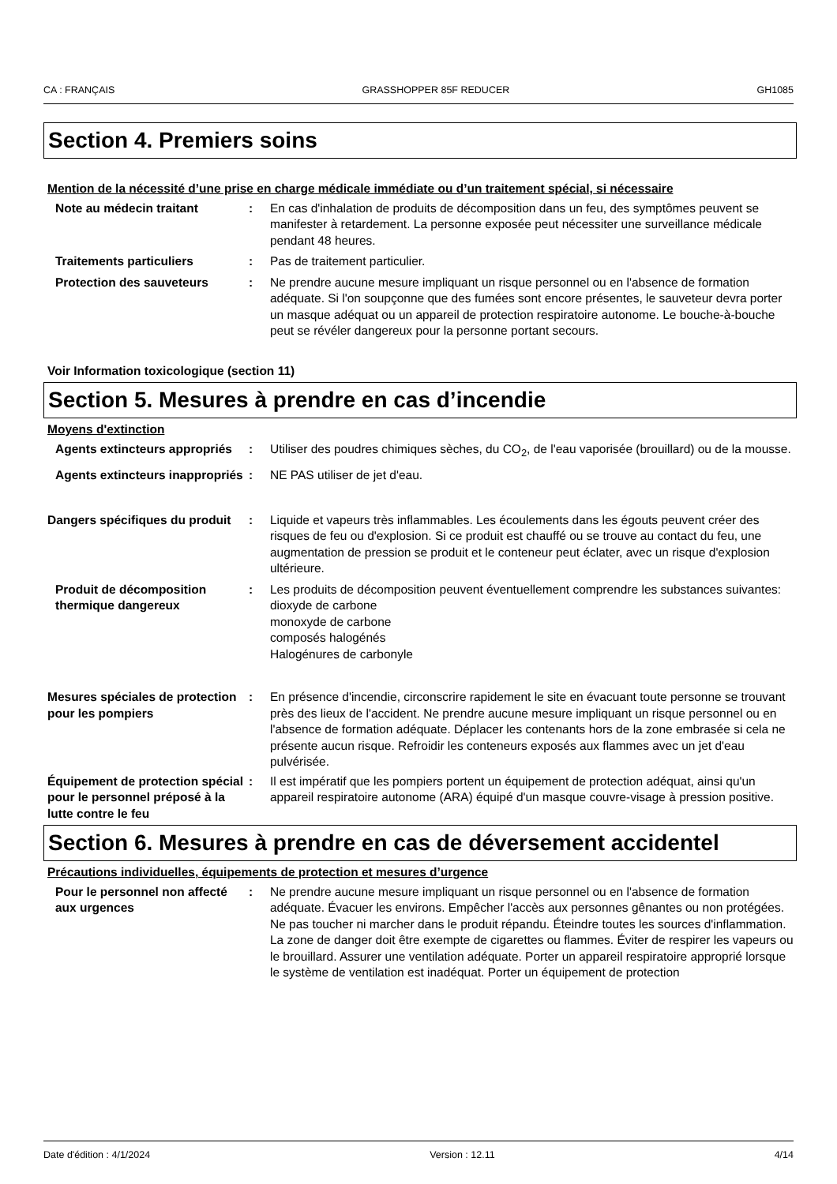CA : FRANÇAIS GRASSHOPPER 85F REDUCER GH1085
Section 4. Premiers soins
Mention de la nécessité d’une prise en charge médicale immédiate ou d’un traitement spécial, si nécessaire
Note au médecin traitant : En cas d'inhalation de produits de décomposition dans un feu, des symptômes peuvent se manifester à retardement. La personne exposée peut nécessiter une surveillance médicale pendant 48 heures.
Traitements particuliers : Pas de traitement particulier.
Protection des sauveteurs : Ne prendre aucune mesure impliquant un risque personnel ou en l'absence de formation adéquate. Si l'on soupçonne que des fumées sont encore présentes, le sauveteur devra porter un masque adéquat ou un appareil de protection respiratoire autonome. Le bouche-à-bouche peut se révéler dangereux pour la personne portant secours.
Voir Information toxicologique (section 11)
Section 5. Mesures à prendre en cas d’incendie
Moyens d'extinction
Agents extincteurs appropriés
: Utiliser des poudres chimiques sèches, du CO<sub>2</sub>, de l'eau vaporisée (brouillard) ou de la mousse.
Agents extincteurs inappropriés
: NE PAS utiliser de jet d'eau.
Dangers spécifiques du produit
: Liquide et vapeurs très inflammables. Les écoulements dans les égouts peuvent créer des risques de feu ou d'explosion. Si ce produit est chauffé ou se trouve au contact du feu, une augmentation de pression se produit et le conteneur peut éclater, avec un risque d'explosion ultérieure.
Produit de décomposition thermique dangereux
: Les produits de décomposition peuvent éventuellement comprendre les substances suivantes:
dioxyde de carbone
monoxyde de carbone
composés halogénés
Halogénures de carbonyle
Mesures spéciales de protection pour les pompiers
: En présence d'incendie, circonscrire rapidement le site en évacuant toute personne se trouvant près des lieux de l'accident. Ne prendre aucune mesure impliquant un risque personnel ou en l'absence de formation adéquate. Déplacer les contenants hors de la zone embrasée si cela ne présente aucun risque. Refroidir les conteneurs exposés aux flammes avec un jet d'eau pulvérisée.
Équipement de protection spécial pour le personnel préposé à la lutte contre le feu
: Il est impératif que les pompiers portent un équipement de protection adéquat, ainsi qu'un appareil respiratoire autonome (ARA) équipé d'un masque couvre-visage à pression positive.
Section 6. Mesures à prendre en cas de déversement accidentel
Précautions individuelles, équipements de protection et mesures d’urgence
Pour le personnel non affecté aux urgences
: Ne prendre aucune mesure impliquant un risque personnel ou en l'absence de formation adéquate. Évacuer les environs. Empêcher l'accès aux personnes gênantes ou non protégées. Ne pas toucher ni marcher dans le produit répandu. Éteindre toutes les sources d'inflammation. La zone de danger doit être exempte de cigarettes ou flammes. Éviter de respirer les vapeurs ou le brouillard. Assurer une ventilation adéquate. Porter un appareil respiratoire approprié lorsque le système de ventilation est inadéquat. Porter un équipement de protection
Date d'édition : 4/1/2024 Version : 12.11 4/14